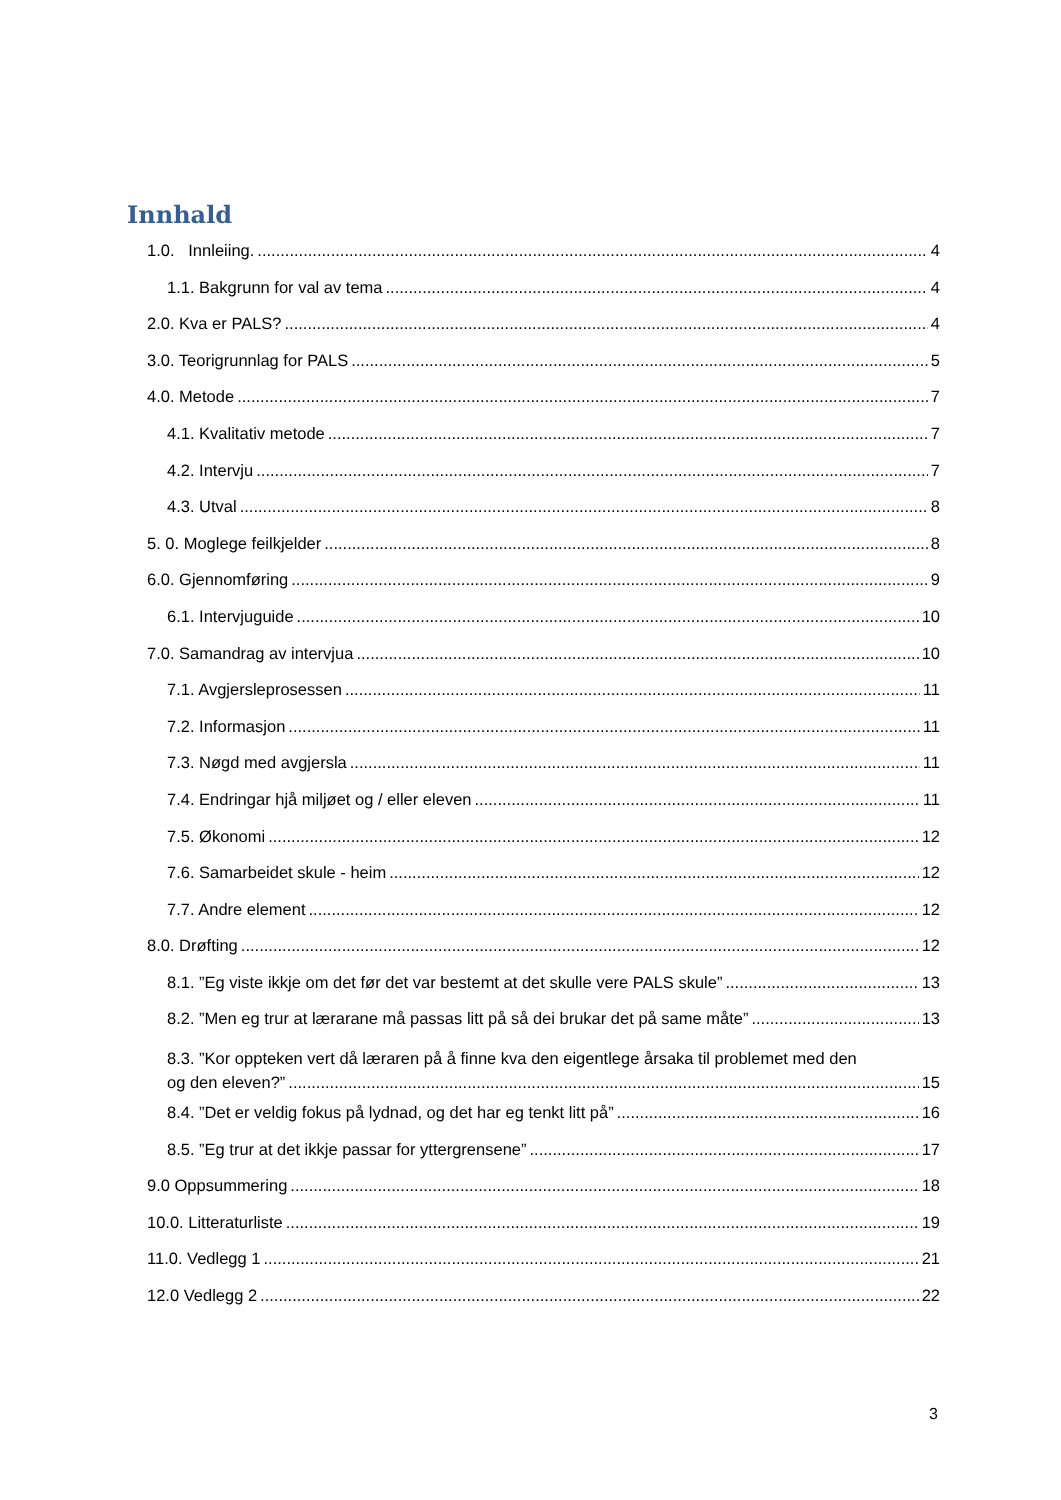Innhald
1.0. Innleiing. 4
1.1. Bakgrunn for val av tema 4
2.0. Kva er PALS? 4
3.0. Teorigrunnlag for PALS 5
4.0. Metode 7
4.1. Kvalitativ metode 7
4.2. Intervju 7
4.3. Utval 8
5. 0. Moglege feilkjelder 8
6.0. Gjennomføring 9
6.1. Intervjuguide 10
7.0. Samandrag av intervjua 10
7.1. Avgjersleprosessen 11
7.2. Informasjon 11
7.3. Nøgd med avgjersla 11
7.4. Endringar hjå miljøet og / eller eleven 11
7.5. Økonomi 12
7.6. Samarbeidet skule - heim 12
7.7. Andre element 12
8.0. Drøfting 12
8.1. ”Eg viste ikkje om det før det var bestemt at det skulle vere PALS skule” 13
8.2. ”Men eg trur at lærarane må passas litt på så dei brukar det på same måte” 13
8.3. ”Kor oppteken vert då læraren på å finne kva den eigentlege årsaka til problemet med den
og den eleven?” 15
8.4. ”Det er veldig fokus på lydnad, og det har eg tenkt litt på” 16
8.5. ”Eg trur at det ikkje passar for yttergrensene” 17
9.0 Oppsummering 18
10.0. Litteraturliste 19
11.0. Vedlegg 1 21
12.0 Vedlegg 2 22
3